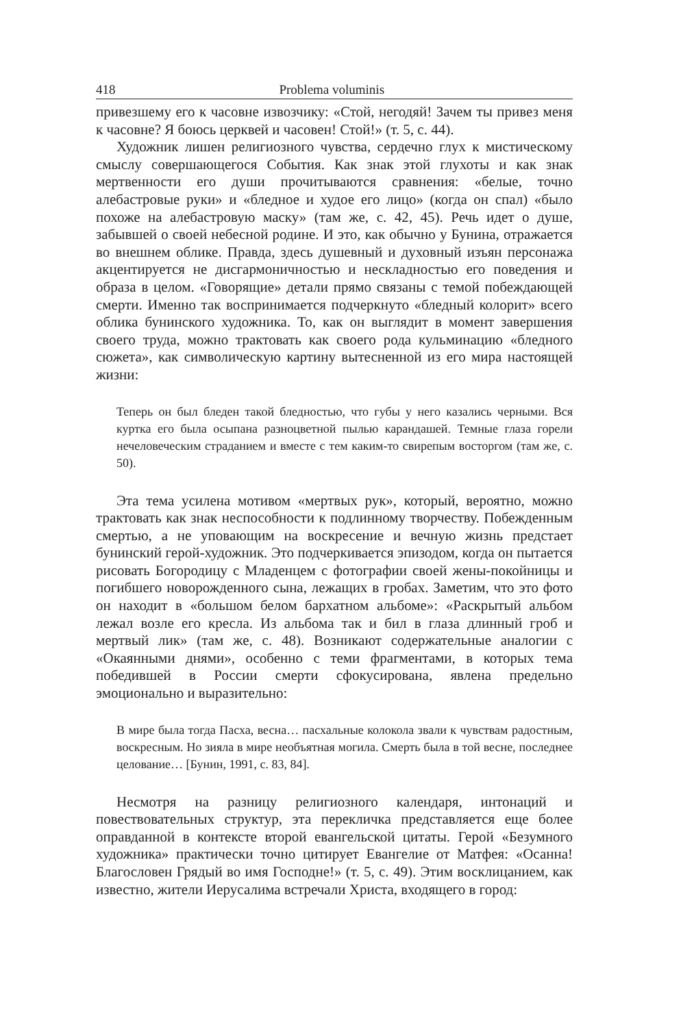418 Problema voluminis
привезшему его к часовне извозчику: «Стой, негодяй! Зачем ты привез меня к часовне? Я боюсь церквей и часовен! Стой!» (т. 5, с. 44).
Художник лишен религиозного чувства, сердечно глух к мистическому смыслу совершающегося События. Как знак этой глухоты и как знак мертвенности его души прочитываются сравнения: «белые, точно алебастровые руки» и «бледное и худое его лицо» (когда он спал) «было похоже на алебастровую маску» (там же, с. 42, 45). Речь идет о душе, забывшей о своей небесной родине. И это, как обычно у Бунина, отражается во внешнем облике. Правда, здесь душевный и духовный изъян персонажа акцентируется не дисгармоничностью и нескладностью его поведения и образа в целом. «Говорящие» детали прямо связаны с темой побеждающей смерти. Именно так воспринимается подчеркнуто «бледный колорит» всего облика бунинского художника. То, как он выглядит в момент завершения своего труда, можно трактовать как своего рода кульминацию «бледного сюжета», как символическую картину вытесненной из его мира настоящей жизни:
Теперь он был бледен такой бледностью, что губы у него казались черными. Вся куртка его была осыпана разноцветной пылью карандашей. Темные глаза горели нечеловеческим страданием и вместе с тем каким-то свирепым восторгом (там же, с. 50).
Эта тема усилена мотивом «мертвых рук», который, вероятно, можно трактовать как знак неспособности к подлинному творчеству. Побежденным смертью, а не уповающим на воскресение и вечную жизнь предстает бунинский герой-художник. Это подчеркивается эпизодом, когда он пытается рисовать Богородицу с Младенцем с фотографии своей жены-покойницы и погибшего новорожденного сына, лежащих в гробах. Заметим, что это фото он находит в «большом белом бархатном альбоме»: «Раскрытый альбом лежал возле его кресла. Из альбома так и бил в глаза длинный гроб и мертвый лик» (там же, с. 48). Возникают содержательные аналогии с «Окаянными днями», особенно с теми фрагментами, в которых тема победившей в России смерти сфокусирована, явлена предельно эмоционально и выразительно:
В мире была тогда Пасха, весна… пасхальные колокола звали к чувствам радостным, воскресным. Но зияла в мире необъятная могила. Смерть была в той весне, последнее целование… [Бунин, 1991, с. 83, 84].
Несмотря на разницу религиозного календаря, интонаций и повествовательных структур, эта перекличка представляется еще более оправданной в контексте второй евангельской цитаты. Герой «Безумного художника» практически точно цитирует Евангелие от Матфея: «Осанна! Благословен Грядый во имя Господне!» (т. 5, с. 49). Этим восклицанием, как известно, жители Иерусалима встречали Христа, входящего в город: